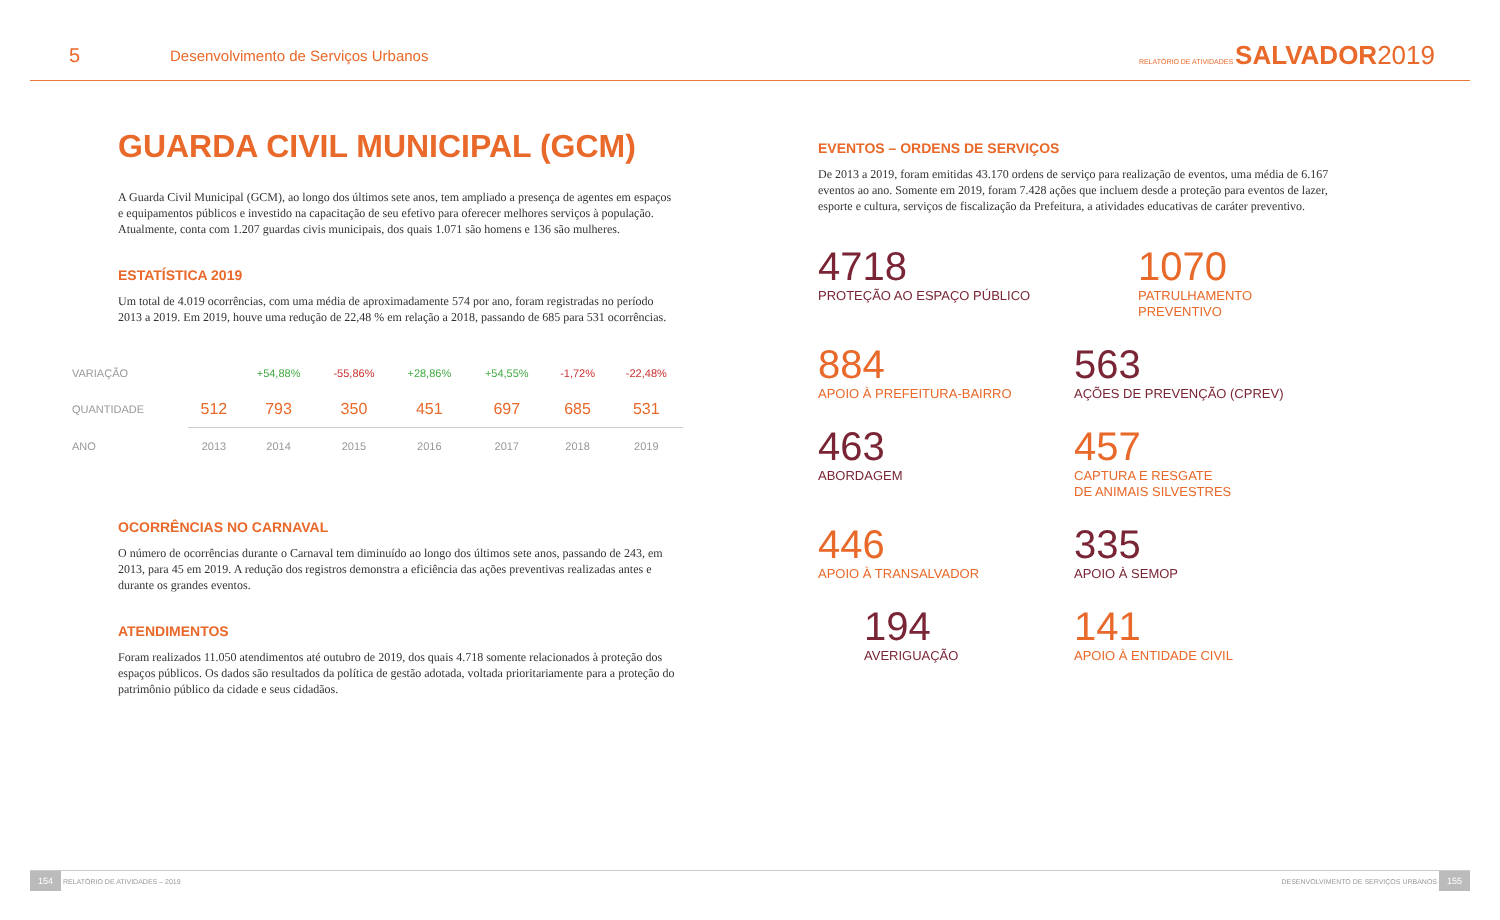5 Desenvolvimento de Serviços Urbanos RELATÓRIO DE ATIVIDADES SALVADOR2019
GUARDA CIVIL MUNICIPAL (GCM)
A Guarda Civil Municipal (GCM), ao longo dos últimos sete anos, tem ampliado a presença de agentes em espaços e equipamentos públicos e investido na capacitação de seu efetivo para oferecer melhores serviços à população. Atualmente, conta com 1.207 guardas civis municipais, dos quais 1.071 são homens e 136 são mulheres.
ESTATÍSTICA 2019
Um total de 4.019 ocorrências, com uma média de aproximadamente 574 por ano, foram registradas no período 2013 a 2019. Em 2019, houve uma redução de 22,48 % em relação a 2018, passando de 685 para 531 ocorrências.
| VARIAÇÃO | | +54,88% | -55,86% | +28,86% | +54,55% | -1,72% | -22,48% |
| QUANTIDADE | 512 | 793 | 350 | 451 | 697 | 685 | 531 |
| ANO | 2013 | 2014 | 2015 | 2016 | 2017 | 2018 | 2019 |
OCORRÊNCIAS NO CARNAVAL
O número de ocorrências durante o Carnaval tem diminuído ao longo dos últimos sete anos, passando de 243, em 2013, para 45 em 2019. A redução dos registros demonstra a eficiência das ações preventivas realizadas antes e durante os grandes eventos.
ATENDIMENTOS
Foram realizados 11.050 atendimentos até outubro de 2019, dos quais 4.718 somente relacionados à proteção dos espaços públicos. Os dados são resultados da política de gestão adotada, voltada prioritariamente para a proteção do patrimônio público da cidade e seus cidadãos.
EVENTOS – ORDENS DE SERVIÇOS
De 2013 a 2019, foram emitidas 43.170 ordens de serviço para realização de eventos, uma média de 6.167 eventos ao ano. Somente em 2019, foram 7.428 ações que incluem desde a proteção para eventos de lazer, esporte e cultura, serviços de fiscalização da Prefeitura, a atividades educativas de caráter preventivo.
4718
PROTEÇÃO AO ESPAÇO PÚBLICO
1070
PATRULHAMENTO PREVENTIVO
884
APOIO À PREFEITURA-BAIRRO
563
AÇÕES DE PREVENÇÃO (CPREV)
463
ABORDAGEM
457
CAPTURA E RESGATE
DE ANIMAIS SILVESTRES
446
APOIO À TRANSALVADOR
335
APOIO À SEMOP
194
AVERIGUAÇÃO
141
APOIO À ENTIDADE CIVIL
154 RELATÓRIO DE ATIVIDADES – 2019 DESENVOLVIMENTO DE SERVIÇOS URBANOS 155